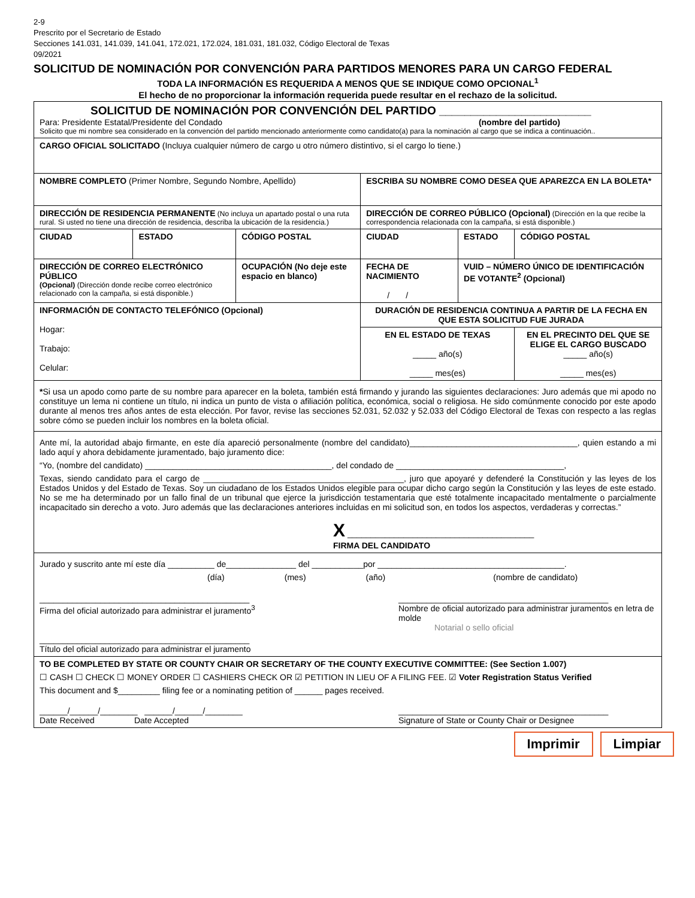2-9
Prescrito por el Secretario de Estado
Secciones 141.031, 141.039, 141.041, 172.021, 172.024, 181.031, 181.032, Código Electoral de Texas
09/2021
SOLICITUD DE NOMINACIÓN POR CONVENCIÓN PARA PARTIDOS MENORES PARA UN CARGO FEDERAL
TODA LA INFORMACIÓN ES REQUERIDA A MENOS QUE SE INDIQUE COMO OPCIONAL<sup>1</sup>
El hecho de no proporcionar la información requerida puede resultar en el rechazo de la solicitud.
| SOLICITUD DE NOMINACIÓN POR CONVENCIÓN DEL PARTIDO ________________________ Para: Presidente Estatal/Presidente del Condado (nombre del partido) Solicito que mi nombre sea considerado en la convención del partido mencionado anteriormente como candidato(a) para la nominación al cargo que se indica a continuación.. | | | | | |
| CARGO OFICIAL SOLICITADO (Incluya cualquier número de cargo u otro número distintivo, si el cargo lo tiene.) | | | | | |
| NOMBRE COMPLETO (Primer Nombre, Segundo Nombre, Apellido) | | | ESCRIBA SU NOMBRE COMO DESEA QUE APAREZCA EN LA BOLETA* | | |
| DIRECCIÓN DE RESIDENCIA PERMANENTE (No incluya un apartado postal o una ruta rural. Si usted no tiene una dirección de residencia, describa la ubicación de la residencia.) | | | DIRECCIÓN DE CORREO PÚBLICO (Opcional) (Dirección en la que recibe la correspondencia relacionada con la campaña, si está disponible.) | | |
| CIUDAD | ESTADO | CÓDIGO POSTAL | CIUDAD | ESTADO | CÓDIGO POSTAL |
| DIRECCIÓN DE CORREO ELECTRÓNICO PÚBLICO (Opcional) (Dirección donde recibe correo electrónico relacionado con la campaña, si está disponible.) | | OCUPACIÓN (No deje este espacio en blanco) | FECHA DE NACIMIENTO / / | VUID – NÚMERO ÚNICO DE IDENTIFICACIÓN DE VOTANTE<sup>2</sup> (Opcional) | |
| INFORMACIÓN DE CONTACTO TELEFÓNICO (Opcional) Hogar: Trabajo: Celular: | | | DURACIÓN DE RESIDENCIA CONTINUA A PARTIR DE LA FECHA EN QUE ESTA SOLICITUD FUE JURADA | | |
| | | | EN EL ESTADO DE TEXAS _____ año(s) _____ mes(es) | | EN EL PRECINTO DEL QUE SE ELIGE EL CARGO BUSCADO _____ año(s) _____ mes(es) |
| * Si usa un apodo como parte de su nombre para aparecer en la boleta, también está firmando y jurando las siguientes declaraciones: Juro además que mi apodo no constituye un lema ni contiene un título, ni indica un punto de vista o afiliación política, económica, social o religiosa. He sido comúnmente conocido por este apodo durante al menos tres años antes de esta elección. Por favor, revise las secciones 52.031, 52.032 y 52.033 del Código Electoral de Texas con respecto a las reglas sobre cómo se pueden incluir los nombres en la boleta oficial. | | | | | |
| Ante mí, la autoridad abajo firmante, en este día apareció personalmente (nombre del candidato)____________________________________, quien estando a mi lado aquí y ahora debidamente juramentado, bajo juramento dice: “Yo, (nombre del candidato) ________________________________________, del condado de ____________________________________, Texas, siendo candidato para el cargo de ___________________________________________, juro que apoyaré y defenderé la Constitución y las leyes de los Estados Unidos y del Estado de Texas. Soy un ciudadano de los Estados Unidos elegible para ocupar dicho cargo según la Constitución y las leyes de este estado. No se me ha determinado por un fallo final de un tribunal que ejerce la jurisdicción testamentaria que esté totalmente incapacitado mentalmente o parcialmente incapacitado sin derecho a voto. Juro además que las declaraciones anteriores incluidas en mi solicitud son, en todos los aspectos, verdaderas y correctas.” X ________________________________________ FIRMA DEL CANDIDATO | | | | | |
| Jurado y suscrito ante mí este día __________ de_______________ del ___________por ________________________________________. (día) (mes) (año) (nombre de candidato) _____________________________________________ Firma del oficial autorizado para administrar el juramento<sup>3</sup> _____________________________________________ Título del oficial autorizado para administrar el juramento _____________________________________________ Nombre de oficial autorizado para administrar juramentos en letra de molde Notarial o sello oficial | | | | | |
| TO BE COMPLETED BY STATE OR COUNTY CHAIR OR SECRETARY OF THE COUNTY EXECUTIVE COMMITTEE: (See Section 1.007) ☐ CASH ☐ CHECK ☐ MONEY ORDER ☐ CASHIERS CHECK OR ☑ PETITION IN LIEU OF A FILING FEE. ☑ Voter Registration Status Verified This document and $_________ filing fee or a nominating petition of ______ pages received. ______/______/________ ______/______/________ Date Received Date Accepted _____________________________________________ Signature of State or County Chair or Designee | | | | | |
Imprimir Limpiar